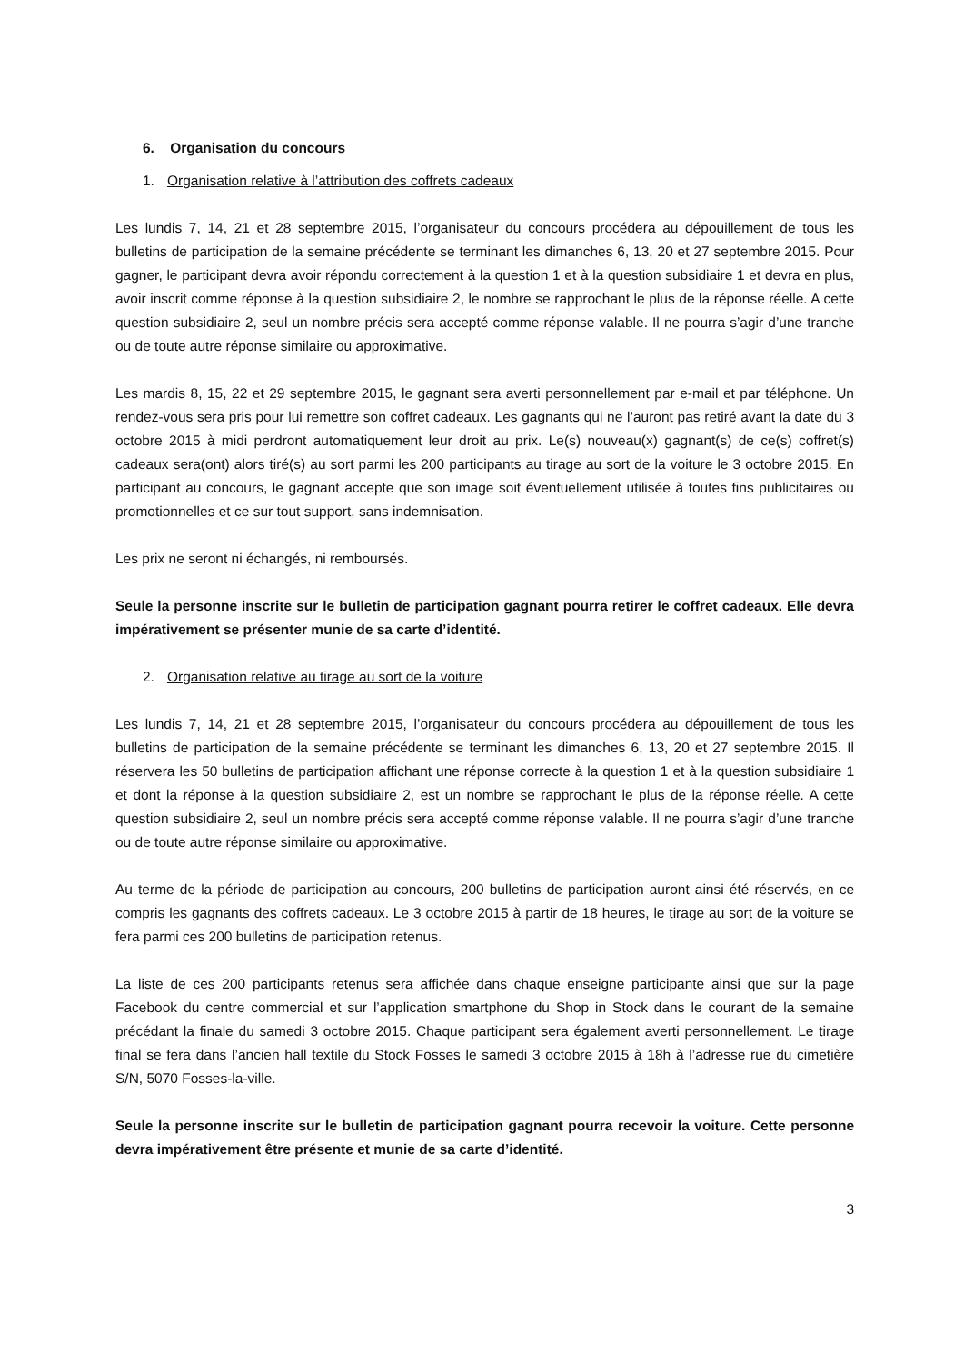6. Organisation du concours
1. Organisation relative à l’attribution des coffrets cadeaux
Les lundis 7, 14, 21 et 28 septembre 2015, l’organisateur du concours procédera au dépouillement de tous les bulletins de participation de la semaine précédente se terminant les dimanches 6, 13, 20 et 27 septembre 2015. Pour gagner, le participant devra avoir répondu correctement à la question 1 et à la question subsidiaire 1 et devra en plus, avoir inscrit comme réponse à la question subsidiaire 2, le nombre se rapprochant le plus de la réponse réelle. A cette question subsidiaire 2, seul un nombre précis sera accepté comme réponse valable. Il ne pourra s’agir d’une tranche ou de toute autre réponse similaire ou approximative.
Les mardis 8, 15, 22 et 29 septembre 2015, le gagnant sera averti personnellement par e-mail et par téléphone. Un rendez-vous sera pris pour lui remettre son coffret cadeaux. Les gagnants qui ne l’auront pas retiré avant la date du 3 octobre 2015 à midi perdront automatiquement leur droit au prix. Le(s) nouveau(x) gagnant(s) de ce(s) coffret(s) cadeaux sera(ont) alors tiré(s) au sort parmi les 200 participants au tirage au sort de la voiture le 3 octobre 2015. En participant au concours, le gagnant accepte que son image soit éventuellement utilisée à toutes fins publicitaires ou promotionnelles et ce sur tout support, sans indemnisation.
Les prix ne seront ni échangés, ni remboursés.
Seule la personne inscrite sur le bulletin de participation gagnant pourra retirer le coffret cadeaux. Elle devra impérativement se présenter munie de sa carte d’identité.
2. Organisation relative au tirage au sort de la voiture
Les lundis 7, 14, 21 et 28 septembre 2015, l’organisateur du concours procédera au dépouillement de tous les bulletins de participation de la semaine précédente se terminant les dimanches 6, 13, 20 et 27 septembre 2015. Il réservera les 50 bulletins de participation affichant une réponse correcte à la question 1 et à la question subsidiaire 1 et dont la réponse à la question subsidiaire 2, est un nombre se rapprochant le plus de la réponse réelle. A cette question subsidiaire 2, seul un nombre précis sera accepté comme réponse valable. Il ne pourra s’agir d’une tranche ou de toute autre réponse similaire ou approximative.
Au terme de la période de participation au concours, 200 bulletins de participation auront ainsi été réservés, en ce compris les gagnants des coffrets cadeaux. Le 3 octobre 2015 à partir de 18 heures, le tirage au sort de la voiture se fera parmi ces 200 bulletins de participation retenus.
La liste de ces 200 participants retenus sera affichée dans chaque enseigne participante ainsi que sur la page Facebook du centre commercial et sur l’application smartphone du Shop in Stock dans le courant de la semaine précédant la finale du samedi 3 octobre 2015. Chaque participant sera également averti personnellement. Le tirage final se fera dans l’ancien hall textile du Stock Fosses le samedi 3 octobre 2015 à 18h à l’adresse rue du cimetière S/N, 5070 Fosses-la-ville.
Seule la personne inscrite sur le bulletin de participation gagnant pourra recevoir la voiture. Cette personne devra impérativement être présente et munie de sa carte d’identité.
3